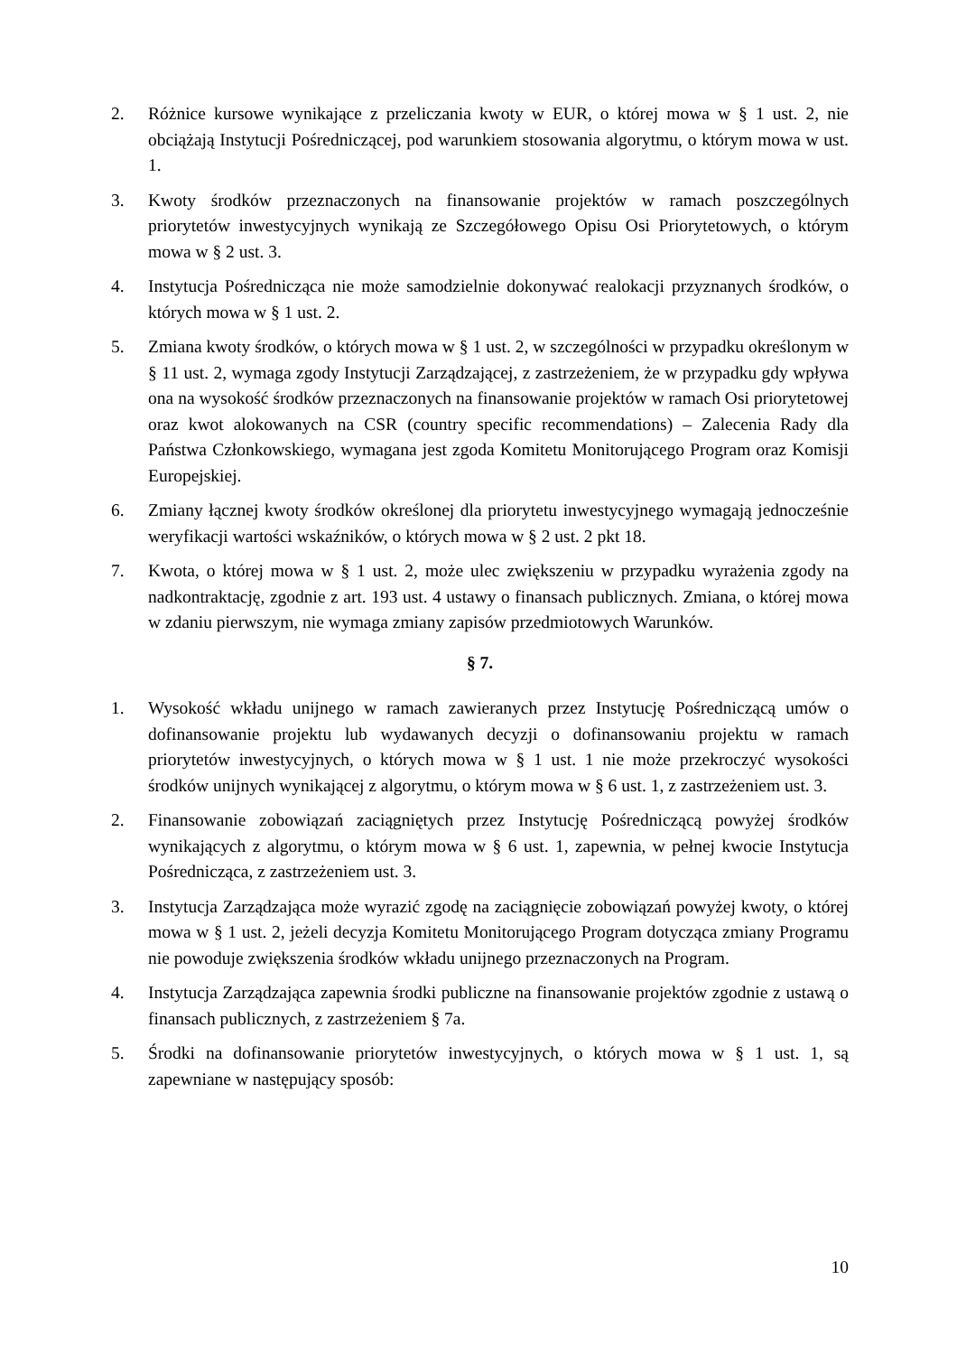2. Różnice kursowe wynikające z przeliczania kwoty w EUR, o której mowa w § 1 ust. 2, nie obciążają Instytucji Pośredniczącej, pod warunkiem stosowania algorytmu, o którym mowa w ust. 1.
3. Kwoty środków przeznaczonych na finansowanie projektów w ramach poszczególnych priorytetów inwestycyjnych wynikają ze Szczegółowego Opisu Osi Priorytetowych, o którym mowa w § 2 ust. 3.
4. Instytucja Pośrednicząca nie może samodzielnie dokonywać realokacji przyznanych środków, o których mowa w § 1 ust. 2.
5. Zmiana kwoty środków, o których mowa w § 1 ust. 2, w szczególności w przypadku określonym w § 11 ust. 2, wymaga zgody Instytucji Zarządzającej, z zastrzeżeniem, że w przypadku gdy wpływa ona na wysokość środków przeznaczonych na finansowanie projektów w ramach Osi priorytetowej oraz kwot alokowanych na CSR (country specific recommendations) – Zalecenia Rady dla Państwa Członkowskiego, wymagana jest zgoda Komitetu Monitorującego Program oraz Komisji Europejskiej.
6. Zmiany łącznej kwoty środków określonej dla priorytetu inwestycyjnego wymagają jednocześnie weryfikacji wartości wskaźników, o których mowa w § 2 ust. 2 pkt 18.
7. Kwota, o której mowa w § 1 ust. 2, może ulec zwiększeniu w przypadku wyrażenia zgody na nadkontraktację, zgodnie z art. 193 ust. 4 ustawy o finansach publicznych. Zmiana, o której mowa w zdaniu pierwszym, nie wymaga zmiany zapisów przedmiotowych Warunków.
§ 7.
1. Wysokość wkładu unijnego w ramach zawieranych przez Instytucję Pośredniczącą umów o dofinansowanie projektu lub wydawanych decyzji o dofinansowaniu projektu w ramach priorytetów inwestycyjnych, o których mowa w § 1 ust. 1 nie może przekroczyć wysokości środków unijnych wynikającej z algorytmu, o którym mowa w § 6 ust. 1, z zastrzeżeniem ust. 3.
2. Finansowanie zobowiązań zaciągniętych przez Instytucję Pośredniczącą powyżej środków wynikających z algorytmu, o którym mowa w § 6 ust. 1, zapewnia, w pełnej kwocie Instytucja Pośrednicząca, z zastrzeżeniem ust. 3.
3. Instytucja Zarządzająca może wyrazić zgodę na zaciągnięcie zobowiązań powyżej kwoty, o której mowa w § 1 ust. 2, jeżeli decyzja Komitetu Monitorującego Program dotycząca zmiany Programu nie powoduje zwiększenia środków wkładu unijnego przeznaczonych na Program.
4. Instytucja Zarządzająca zapewnia środki publiczne na finansowanie projektów zgodnie z ustawą o finansach publicznych, z zastrzeżeniem § 7a.
5. Środki na dofinansowanie priorytetów inwestycyjnych, o których mowa w § 1 ust. 1, są zapewniane w następujący sposób:
10